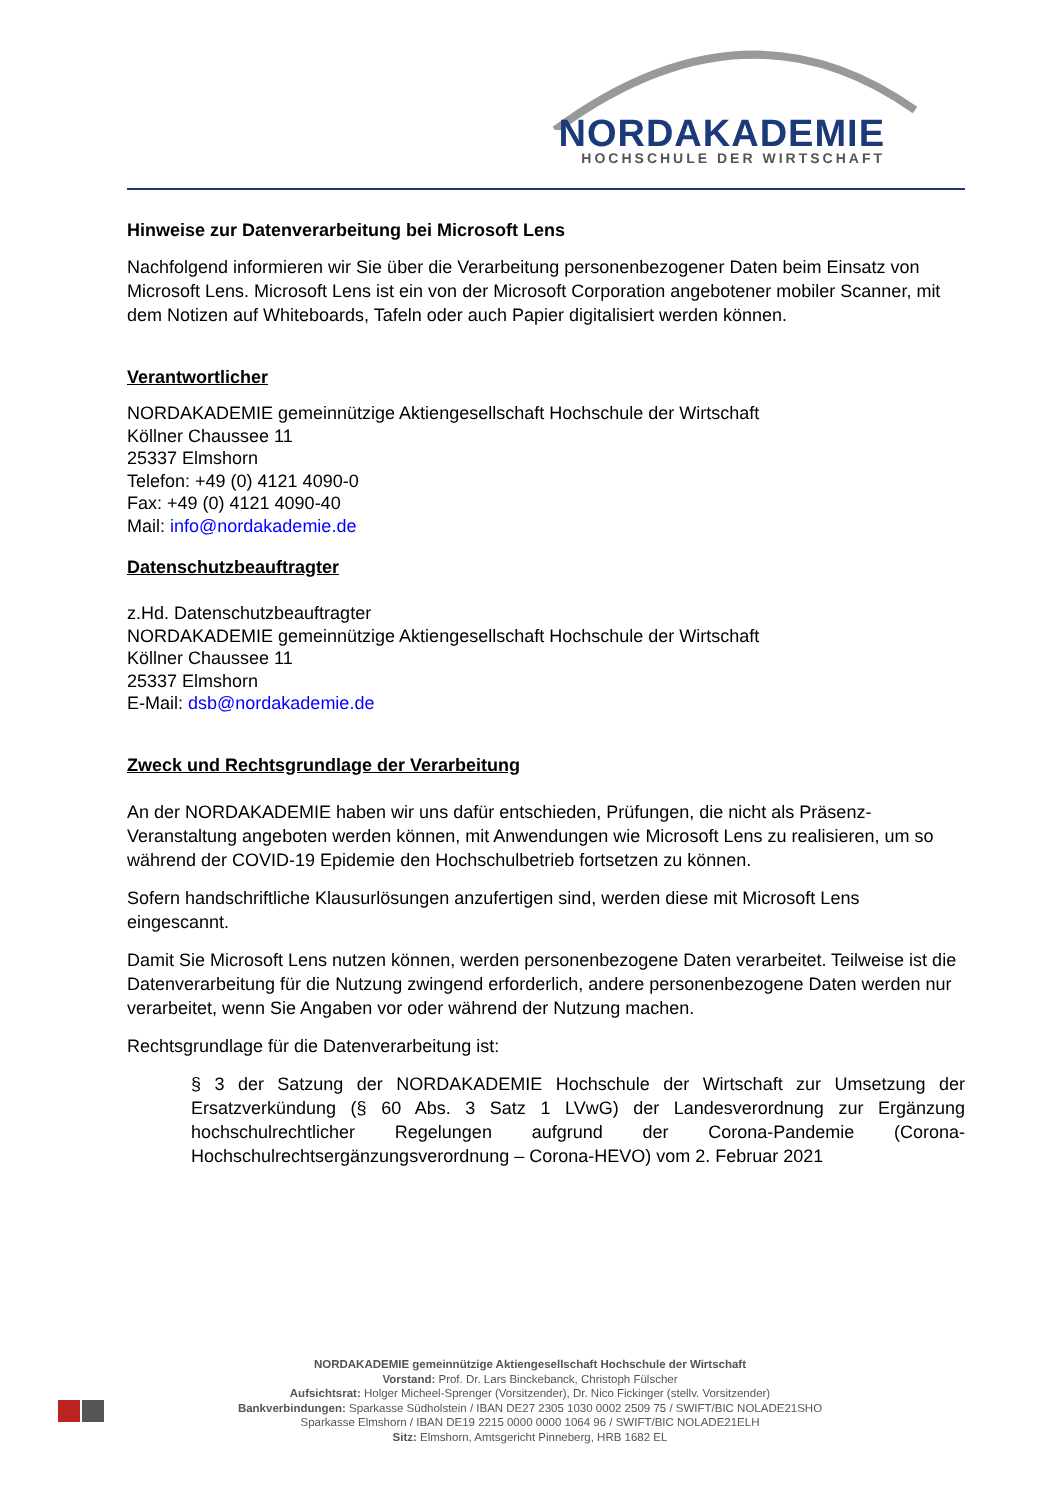NORDAKADEMIE
HOCHSCHULE DER WIRTSCHAFT
Hinweise zur Datenverarbeitung bei Microsoft Lens
Nachfolgend informieren wir Sie über die Verarbeitung personenbezogener Daten beim Einsatz von Microsoft Lens. Microsoft Lens ist ein von der Microsoft Corporation angebotener mobiler Scanner, mit dem Notizen auf Whiteboards, Tafeln oder auch Papier digitalisiert werden können.
Verantwortlicher
NORDAKADEMIE gemeinnützige Aktiengesellschaft Hochschule der Wirtschaft
Köllner Chaussee 11
25337 Elmshorn
Telefon: +49 (0) 4121 4090-0
Fax: +49 (0) 4121 4090-40
Mail: info@nordakademie.de
Datenschutzbeauftragter
z.Hd. Datenschutzbeauftragter
NORDAKADEMIE gemeinnützige Aktiengesellschaft Hochschule der Wirtschaft
Köllner Chaussee 11
25337 Elmshorn
E-Mail: dsb@nordakademie.de
Zweck und Rechtsgrundlage der Verarbeitung
An der NORDAKADEMIE haben wir uns dafür entschieden, Prüfungen, die nicht als Präsenz-Veranstaltung angeboten werden können, mit Anwendungen wie Microsoft Lens zu realisieren, um so während der COVID-19 Epidemie den Hochschulbetrieb fortsetzen zu können.
Sofern handschriftliche Klausurlösungen anzufertigen sind, werden diese mit Microsoft Lens eingescannt.
Damit Sie Microsoft Lens nutzen können, werden personenbezogene Daten verarbeitet. Teilweise ist die Datenverarbeitung für die Nutzung zwingend erforderlich, andere personenbezogene Daten werden nur verarbeitet, wenn Sie Angaben vor oder während der Nutzung machen.
Rechtsgrundlage für die Datenverarbeitung ist:
§ 3 der Satzung der NORDAKADEMIE Hochschule der Wirtschaft zur Umsetzung der Ersatzverkündung (§ 60 Abs. 3 Satz 1 LVwG) der Landesverordnung zur Ergänzung hochschulrechtlicher Regelungen aufgrund der Corona-Pandemie (Corona-Hochschulrechtsergänzungsverordnung – Corona-HEVO) vom 2. Februar 2021
NORDAKADEMIE gemeinnützige Aktiengesellschaft Hochschule der Wirtschaft
Vorstand: Prof. Dr. Lars Binckebanck, Christoph Fülscher
Aufsichtsrat: Holger Micheel-Sprenger (Vorsitzender), Dr. Nico Fickinger (stellv. Vorsitzender)
Bankverbindungen: Sparkasse Südholstein / IBAN DE27 2305 1030 0002 2509 75 / SWIFT/BIC NOLADE21SHO
Sparkasse Elmshorn / IBAN DE19 2215 0000 0000 1064 96 / SWIFT/BIC NOLADE21ELH
Sitz: Elmshorn, Amtsgericht Pinneberg, HRB 1682 EL